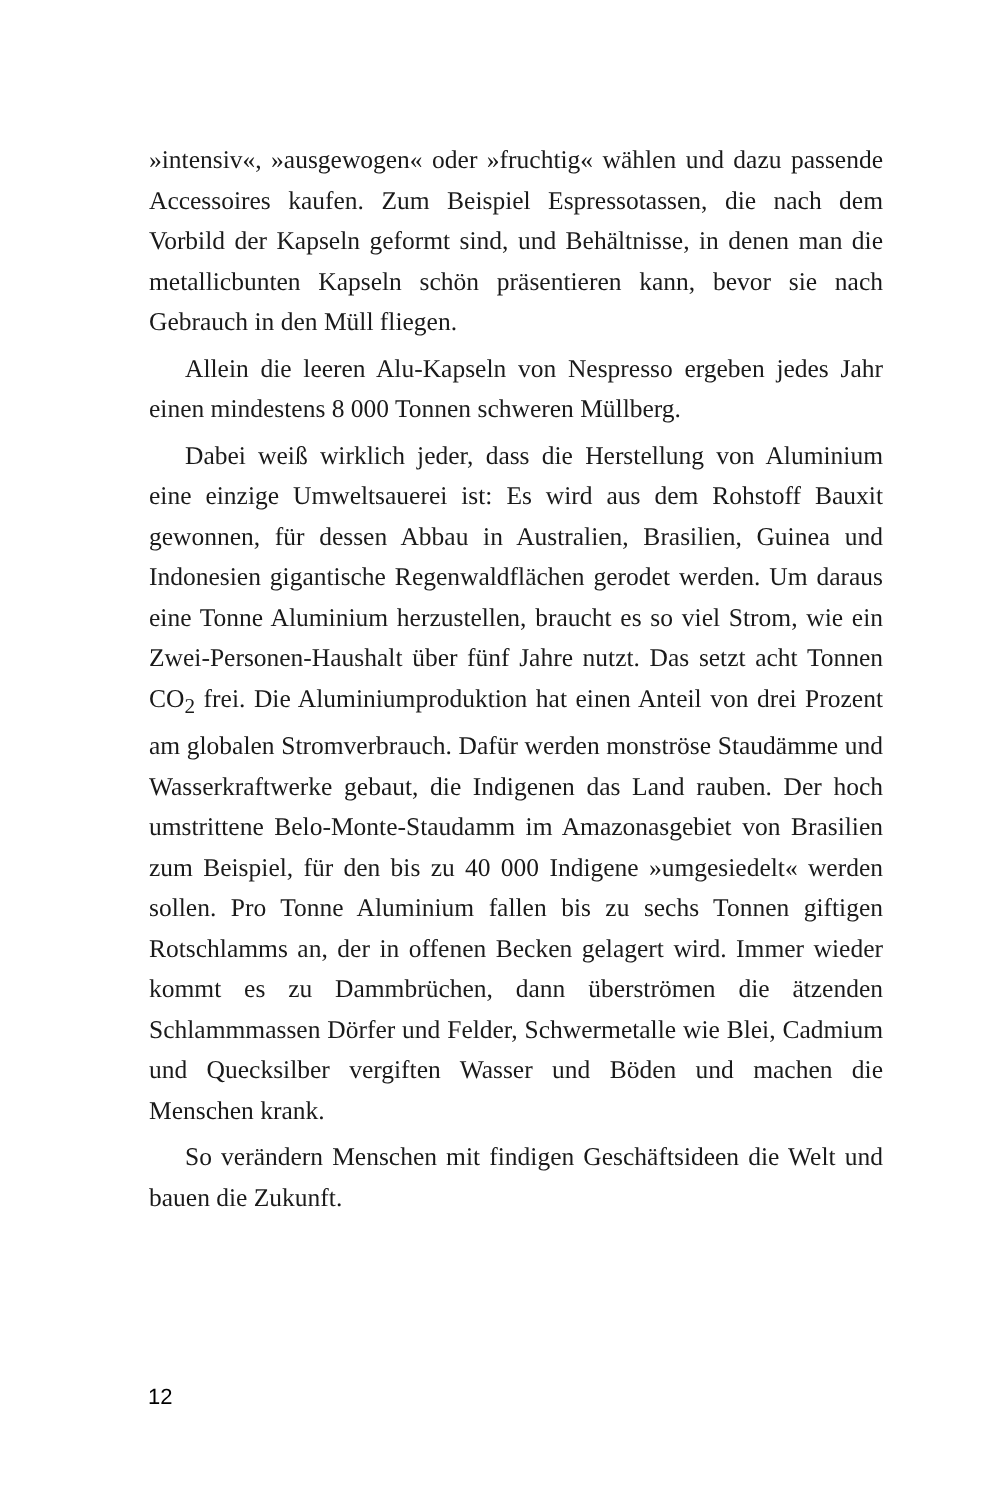»intensiv«, »ausgewogen« oder »fruchtig« wählen und dazu passende Accessoires kaufen. Zum Beispiel Espressotassen, die nach dem Vorbild der Kapseln geformt sind, und Behältnisse, in denen man die metallicbunten Kapseln schön präsentieren kann, bevor sie nach Gebrauch in den Müll fliegen.
Allein die leeren Alu-Kapseln von Nespresso ergeben jedes Jahr einen mindestens 8 000 Tonnen schweren Müllberg.
Dabei weiß wirklich jeder, dass die Herstellung von Aluminium eine einzige Umweltsauerei ist: Es wird aus dem Rohstoff Bauxit gewonnen, für dessen Abbau in Australien, Brasilien, Guinea und Indonesien gigantische Regenwaldflächen gerodet werden. Um daraus eine Tonne Aluminium herzustellen, braucht es so viel Strom, wie ein Zwei-Personen-Haushalt über fünf Jahre nutzt. Das setzt acht Tonnen CO<sub>2</sub> frei. Die Aluminiumproduktion hat einen Anteil von drei Prozent am globalen Stromverbrauch. Dafür werden monströse Staudämme und Wasserkraftwerke gebaut, die Indigenen das Land rauben. Der hoch umstrittene Belo-Monte-Staudamm im Amazonasgebiet von Brasilien zum Beispiel, für den bis zu 40 000 Indigene »umgesiedelt« werden sollen. Pro Tonne Aluminium fallen bis zu sechs Tonnen giftigen Rotschlamms an, der in offenen Becken gelagert wird. Immer wieder kommt es zu Dammbrüchen, dann überströmen die ätzenden Schlammmassen Dörfer und Felder, Schwermetalle wie Blei, Cadmium und Quecksilber vergiften Wasser und Böden und machen die Menschen krank.
So verändern Menschen mit findigen Geschäftsideen die Welt und bauen die Zukunft.
12